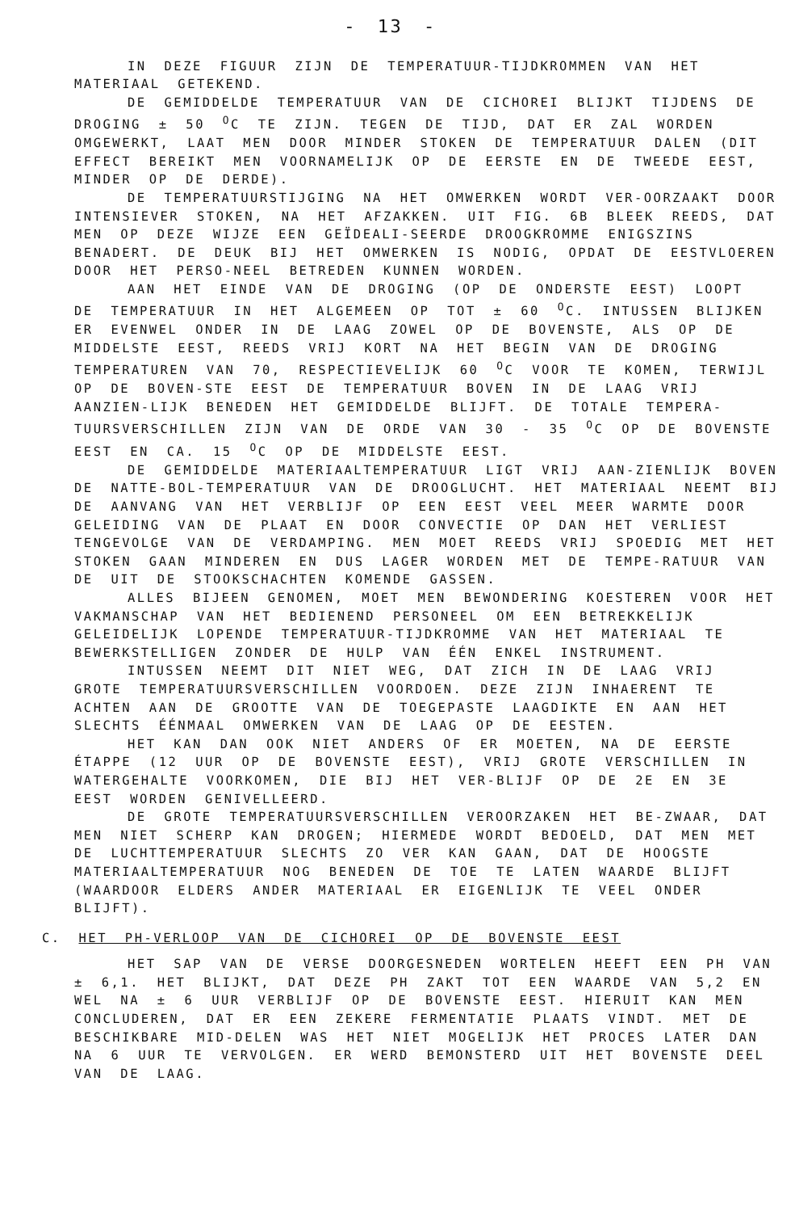- 13 -
IN DEZE FIGUUR ZIJN DE TEMPERATUUR-TIJDKROMMEN VAN HET MATERIAAL GETEKEND.
DE GEMIDDELDE TEMPERATUUR VAN DE CICHOREI BLIJKT TIJDENS DE DROGING ± 50 <sup>O</sup>C TE ZIJN. TEGEN DE TIJD, DAT ER ZAL WORDEN OMGEWERKT, LAAT MEN DOOR MINDER STOKEN DE TEMPERATUUR DALEN (DIT EFFECT BEREIKT MEN VOORNAMELIJK OP DE EERSTE EN DE TWEEDE EEST, MINDER OP DE DERDE).
DE TEMPERATUURSTIJGING NA HET OMWERKEN WORDT VER-OORZAAKT DOOR INTENSIEVER STOKEN, NA HET AFZAKKEN. UIT FIG. 6B BLEEK REEDS, DAT MEN OP DEZE WIJZE EEN GEÏDEALI-SEERDE DROOGKROMME ENIGSZINS BENADERT. DE DEUK BIJ HET OMWERKEN IS NODIG, OPDAT DE EESTVLOEREN DOOR HET PERSO-NEEL BETREDEN KUNNEN WORDEN.
AAN HET EINDE VAN DE DROGING (OP DE ONDERSTE EEST) LOOPT DE TEMPERATUUR IN HET ALGEMEEN OP TOT ± 60 <sup>O</sup>C. INTUSSEN BLIJKEN ER EVENWEL ONDER IN DE LAAG ZOWEL OP DE BOVENSTE, ALS OP DE MIDDELSTE EEST, REEDS VRIJ KORT NA HET BEGIN VAN DE DROGING TEMPERATUREN VAN 70, RESPECTIEVELIJK 60 <sup>O</sup>C VOOR TE KOMEN, TERWIJL OP DE BOVEN-STE EEST DE TEMPERATUUR BOVEN IN DE LAAG VRIJ AANZIEN-LIJK BENEDEN HET GEMIDDELDE BLIJFT. DE TOTALE TEMPERA-TUURSVERSCHILLEN ZIJN VAN DE ORDE VAN 30 - 35 <sup>O</sup>C OP DE BOVENSTE EEST EN CA. 15 <sup>O</sup>C OP DE MIDDELSTE EEST.
DE GEMIDDELDE MATERIAALTEMPERATUUR LIGT VRIJ AAN-ZIENLIJK BOVEN DE NATTE-BOL-TEMPERATUUR VAN DE DROOGLUCHT. HET MATERIAAL NEEMT BIJ DE AANVANG VAN HET VERBLIJF OP EEN EEST VEEL MEER WARMTE DOOR GELEIDING VAN DE PLAAT EN DOOR CONVECTIE OP DAN HET VERLIEST TENGEVOLGE VAN DE VERDAMPING. MEN MOET REEDS VRIJ SPOEDIG MET HET STOKEN GAAN MINDEREN EN DUS LAGER WORDEN MET DE TEMPE-RATUUR VAN DE UIT DE STOOKSCHACHTEN KOMENDE GASSEN.
ALLES BIJEEN GENOMEN, MOET MEN BEWONDERING KOESTEREN VOOR HET VAKMANSCHAP VAN HET BEDIENEND PERSONEEL OM EEN BETREKKELIJK GELEIDELIJK LOPENDE TEMPERATUUR-TIJDKROMME VAN HET MATERIAAL TE BEWERKSTELLIGEN ZONDER DE HULP VAN ÉÉN ENKEL INSTRUMENT.
INTUSSEN NEEMT DIT NIET WEG, DAT ZICH IN DE LAAG VRIJ GROTE TEMPERATUURSVERSCHILLEN VOORDOEN. DEZE ZIJN INHAERENT TE ACHTEN AAN DE GROOTTE VAN DE TOEGEPASTE LAAGDIKTE EN AAN HET SLECHTS ÉÉNMAAL OMWERKEN VAN DE LAAG OP DE EESTEN.
HET KAN DAN OOK NIET ANDERS OF ER MOETEN, NA DE EERSTE ÉTAPPE (12 UUR OP DE BOVENSTE EEST), VRIJ GROTE VERSCHILLEN IN WATERGEHALTE VOORKOMEN, DIE BIJ HET VER-BLIJF OP DE 2E EN 3E EEST WORDEN GENIVELLEERD.
DE GROTE TEMPERATUURSVERSCHILLEN VEROORZAKEN HET BE-ZWAAR, DAT MEN NIET SCHERP KAN DROGEN; HIERMEDE WORDT BEDOELD, DAT MEN MET DE LUCHTTEMPERATUUR SLECHTS ZO VER KAN GAAN, DAT DE HOOGSTE MATERIAALTEMPERATUUR NOG BENEDEN DE TOE TE LATEN WAARDE BLIJFT (WAARDOOR ELDERS ANDER MATERIAAL ER EIGENLIJK TE VEEL ONDER BLIJFT).
C. HET PH-VERLOOP VAN DE CICHOREI OP DE BOVENSTE EEST
HET SAP VAN DE VERSE DOORGESNEDEN WORTELEN HEEFT EEN PH VAN ± 6,1. HET BLIJKT, DAT DEZE PH ZAKT TOT EEN WAARDE VAN 5,2 EN WEL NA ± 6 UUR VERBLIJF OP DE BOVENSTE EEST. HIERUIT KAN MEN CONCLUDEREN, DAT ER EEN ZEKERE FERMENTATIE PLAATS VINDT. MET DE BESCHIKBARE MID-DELEN WAS HET NIET MOGELIJK HET PROCES LATER DAN NA 6 UUR TE VERVOLGEN. ER WERD BEMONSTERD UIT HET BOVENSTE DEEL VAN DE LAAG.